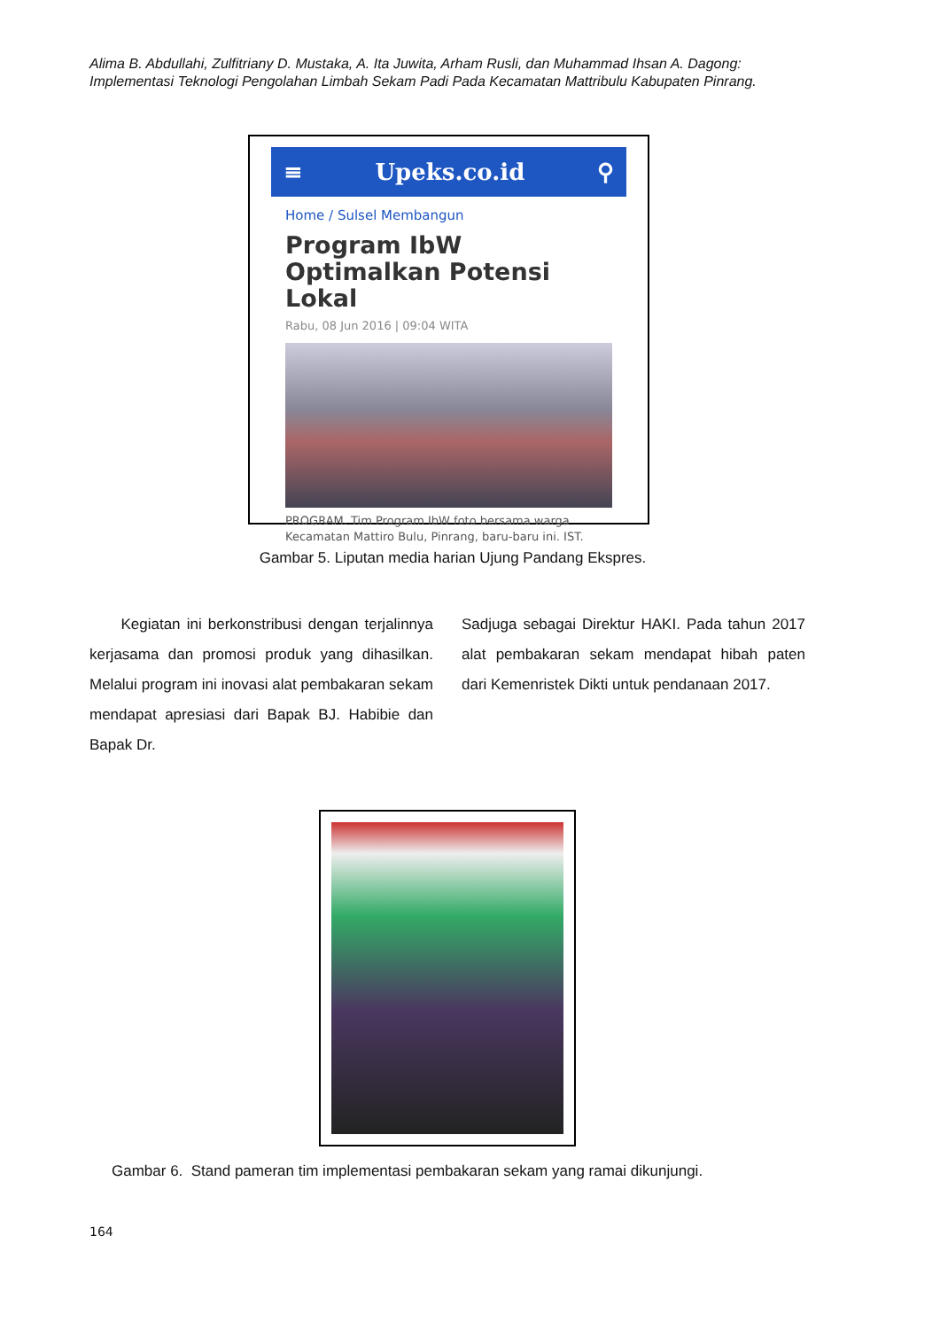Alima B. Abdullahi, Zulfitriany D. Mustaka, A. Ita Juwita, Arham Rusli, dan Muhammad Ihsan A. Dagong: Implementasi Teknologi Pengolahan Limbah Sekam Padi Pada Kecamatan Mattribulu Kabupaten Pinrang.
≡ Upeks.co.id ⚲
Home / Sulsel Membangun
Program IbW Optimalkan Potensi Lokal
Rabu, 08 Jun 2016 | 09:04 WITA
PROGRAM. Tim Program IbW foto bersama warga Kecamatan Mattiro Bulu, Pinrang, baru-baru ini. IST.
Gambar 5. Liputan media harian Ujung Pandang Ekspres.
Kegiatan ini berkonstribusi dengan terjalinnya kerjasama dan promosi produk yang dihasilkan. Melalui program ini inovasi alat pembakaran sekam mendapat apresiasi dari Bapak BJ. Habibie dan Bapak Dr.
Sadjuga sebagai Direktur HAKI. Pada tahun 2017 alat pembakaran sekam mendapat hibah paten dari Kemenristek Dikti untuk pendanaan 2017.
Gambar 6. Stand pameran tim implementasi pembakaran sekam yang ramai dikunjungi.
164